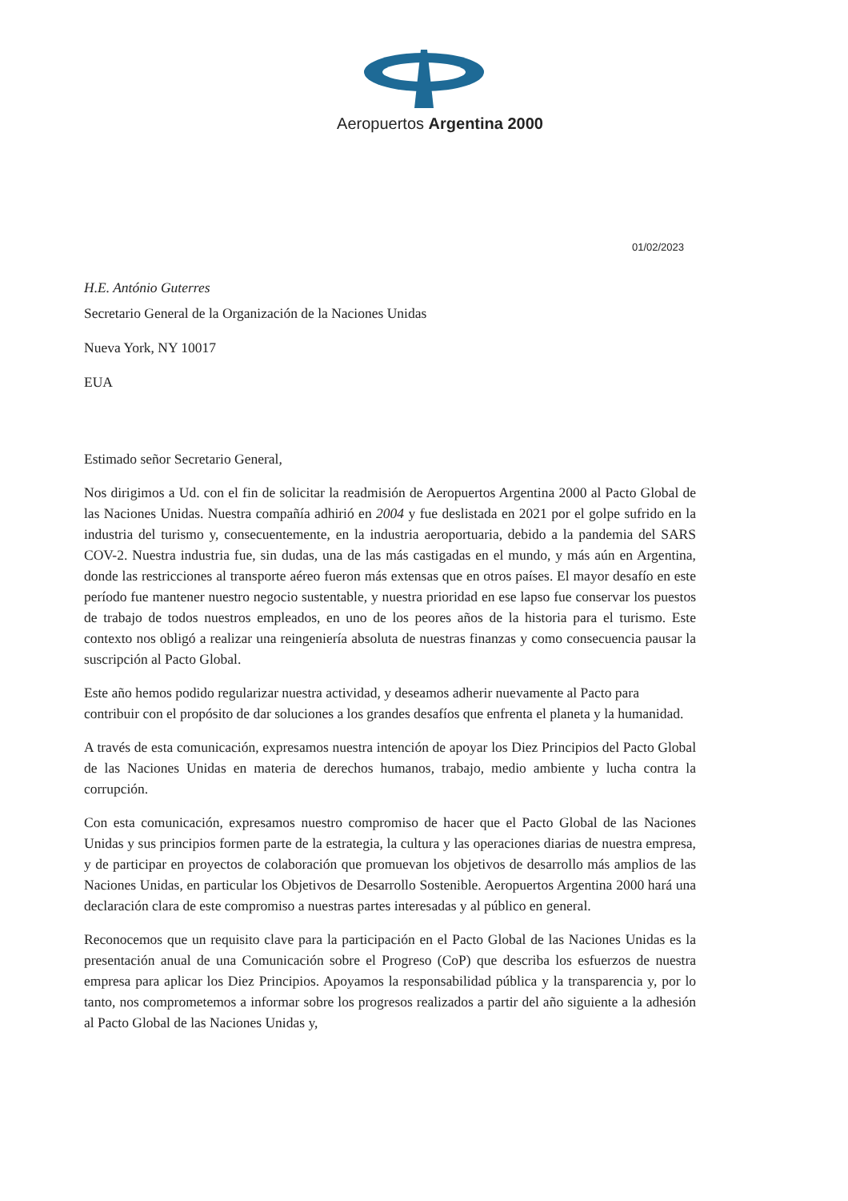Aeropuertos Argentina 2000
01/02/2023
H.E. António Guterres
Secretario General de la Organización de la Naciones Unidas
Nueva York, NY 10017
EUA
Estimado señor Secretario General,
Nos dirigimos a Ud. con el fin de solicitar la readmisión de Aeropuertos Argentina 2000 al Pacto Global de las Naciones Unidas. Nuestra compañía adhirió en 2004 y fue deslistada en 2021 por el golpe sufrido en la industria del turismo y, consecuentemente, en la industria aeroportuaria, debido a la pandemia del SARS COV-2. Nuestra industria fue, sin dudas, una de las más castigadas en el mundo, y más aún en Argentina, donde las restricciones al transporte aéreo fueron más extensas que en otros países. El mayor desafío en este período fue mantener nuestro negocio sustentable, y nuestra prioridad en ese lapso fue conservar los puestos de trabajo de todos nuestros empleados, en uno de los peores años de la historia para el turismo. Este contexto nos obligó a realizar una reingeniería absoluta de nuestras finanzas y como consecuencia pausar la suscripción al Pacto Global.
Este año hemos podido regularizar nuestra actividad, y deseamos adherir nuevamente al Pacto para contribuir con el propósito de dar soluciones a los grandes desafíos que enfrenta el planeta y la humanidad.
A través de esta comunicación, expresamos nuestra intención de apoyar los Diez Principios del Pacto Global de las Naciones Unidas en materia de derechos humanos, trabajo, medio ambiente y lucha contra la corrupción.
Con esta comunicación, expresamos nuestro compromiso de hacer que el Pacto Global de las Naciones Unidas y sus principios formen parte de la estrategia, la cultura y las operaciones diarias de nuestra empresa, y de participar en proyectos de colaboración que promuevan los objetivos de desarrollo más amplios de las Naciones Unidas, en particular los Objetivos de Desarrollo Sostenible. Aeropuertos Argentina 2000 hará una declaración clara de este compromiso a nuestras partes interesadas y al público en general.
Reconocemos que un requisito clave para la participación en el Pacto Global de las Naciones Unidas es la presentación anual de una Comunicación sobre el Progreso (CoP) que describa los esfuerzos de nuestra empresa para aplicar los Diez Principios. Apoyamos la responsabilidad pública y la transparencia y, por lo tanto, nos comprometemos a informar sobre los progresos realizados a partir del año siguiente a la adhesión al Pacto Global de las Naciones Unidas y,